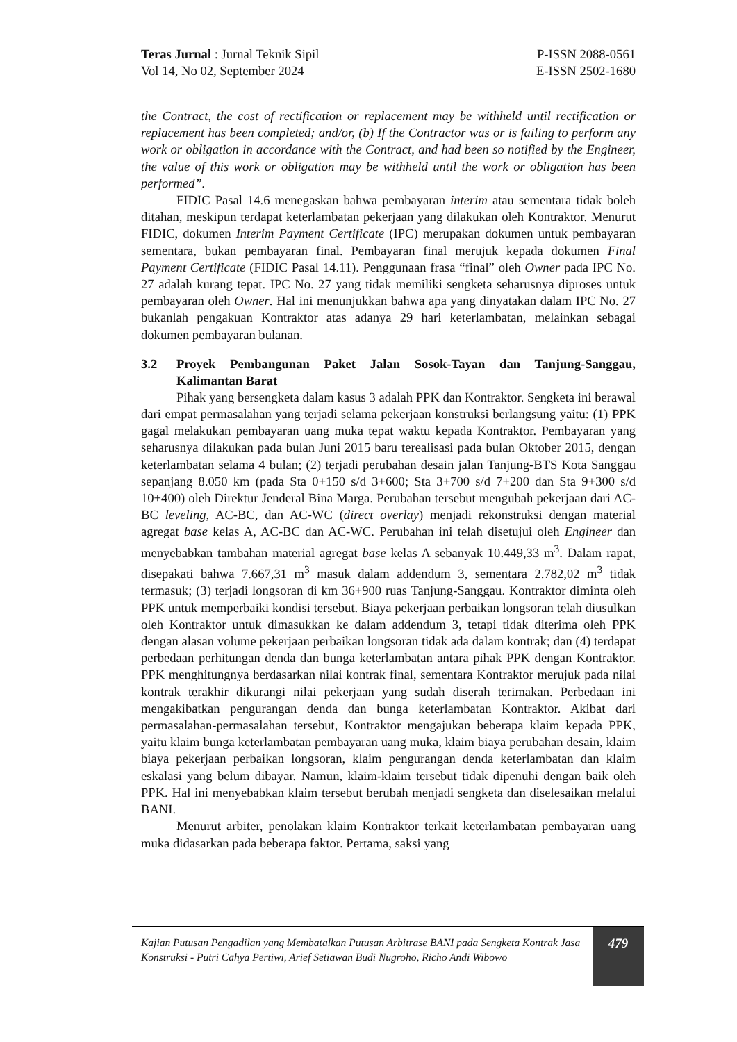Teras Jurnal : Jurnal Teknik Sipil
Vol 14, No 02, September 2024
P-ISSN 2088-0561
E-ISSN 2502-1680
the Contract, the cost of rectification or replacement may be withheld until rectification or replacement has been completed; and/or, (b) If the Contractor was or is failing to perform any work or obligation in accordance with the Contract, and had been so notified by the Engineer, the value of this work or obligation may be withheld until the work or obligation has been performed”.
FIDIC Pasal 14.6 menegaskan bahwa pembayaran interim atau sementara tidak boleh ditahan, meskipun terdapat keterlambatan pekerjaan yang dilakukan oleh Kontraktor. Menurut FIDIC, dokumen Interim Payment Certificate (IPC) merupakan dokumen untuk pembayaran sementara, bukan pembayaran final. Pembayaran final merujuk kepada dokumen Final Payment Certificate (FIDIC Pasal 14.11). Penggunaan frasa “final” oleh Owner pada IPC No. 27 adalah kurang tepat. IPC No. 27 yang tidak memiliki sengketa seharusnya diproses untuk pembayaran oleh Owner. Hal ini menunjukkan bahwa apa yang dinyatakan dalam IPC No. 27 bukanlah pengakuan Kontraktor atas adanya 29 hari keterlambatan, melainkan sebagai dokumen pembayaran bulanan.
3.2 Proyek Pembangunan Paket Jalan Sosok-Tayan dan Tanjung-Sanggau, Kalimantan Barat
Pihak yang bersengketa dalam kasus 3 adalah PPK dan Kontraktor. Sengketa ini berawal dari empat permasalahan yang terjadi selama pekerjaan konstruksi berlangsung yaitu: (1) PPK gagal melakukan pembayaran uang muka tepat waktu kepada Kontraktor. Pembayaran yang seharusnya dilakukan pada bulan Juni 2015 baru terealisasi pada bulan Oktober 2015, dengan keterlambatan selama 4 bulan; (2) terjadi perubahan desain jalan Tanjung-BTS Kota Sanggau sepanjang 8.050 km (pada Sta 0+150 s/d 3+600; Sta 3+700 s/d 7+200 dan Sta 9+300 s/d 10+400) oleh Direktur Jenderal Bina Marga. Perubahan tersebut mengubah pekerjaan dari AC-BC leveling, AC-BC, dan AC-WC (direct overlay) menjadi rekonstruksi dengan material agregat base kelas A, AC-BC dan AC-WC. Perubahan ini telah disetujui oleh Engineer dan menyebabkan tambahan material agregat base kelas A sebanyak 10.449,33 m<sup>3</sup>. Dalam rapat, disepakati bahwa 7.667,31 m<sup>3</sup> masuk dalam addendum 3, sementara 2.782,02 m<sup>3</sup> tidak termasuk; (3) terjadi longsoran di km 36+900 ruas Tanjung-Sanggau. Kontraktor diminta oleh PPK untuk memperbaiki kondisi tersebut. Biaya pekerjaan perbaikan longsoran telah diusulkan oleh Kontraktor untuk dimasukkan ke dalam addendum 3, tetapi tidak diterima oleh PPK dengan alasan volume pekerjaan perbaikan longsoran tidak ada dalam kontrak; dan (4) terdapat perbedaan perhitungan denda dan bunga keterlambatan antara pihak PPK dengan Kontraktor. PPK menghitungnya berdasarkan nilai kontrak final, sementara Kontraktor merujuk pada nilai kontrak terakhir dikurangi nilai pekerjaan yang sudah diserah terimakan. Perbedaan ini mengakibatkan pengurangan denda dan bunga keterlambatan Kontraktor. Akibat dari permasalahan-permasalahan tersebut, Kontraktor mengajukan beberapa klaim kepada PPK, yaitu klaim bunga keterlambatan pembayaran uang muka, klaim biaya perubahan desain, klaim biaya pekerjaan perbaikan longsoran, klaim pengurangan denda keterlambatan dan klaim eskalasi yang belum dibayar. Namun, klaim-klaim tersebut tidak dipenuhi dengan baik oleh PPK. Hal ini menyebabkan klaim tersebut berubah menjadi sengketa dan diselesaikan melalui BANI.
Menurut arbiter, penolakan klaim Kontraktor terkait keterlambatan pembayaran uang muka didasarkan pada beberapa faktor. Pertama, saksi yang
Kajian Putusan Pengadilan yang Membatalkan Putusan Arbitrase BANI pada Sengketa Kontrak Jasa Konstruksi - Putri Cahya Pertiwi, Arief Setiawan Budi Nugroho, Richo Andi Wibowo
479